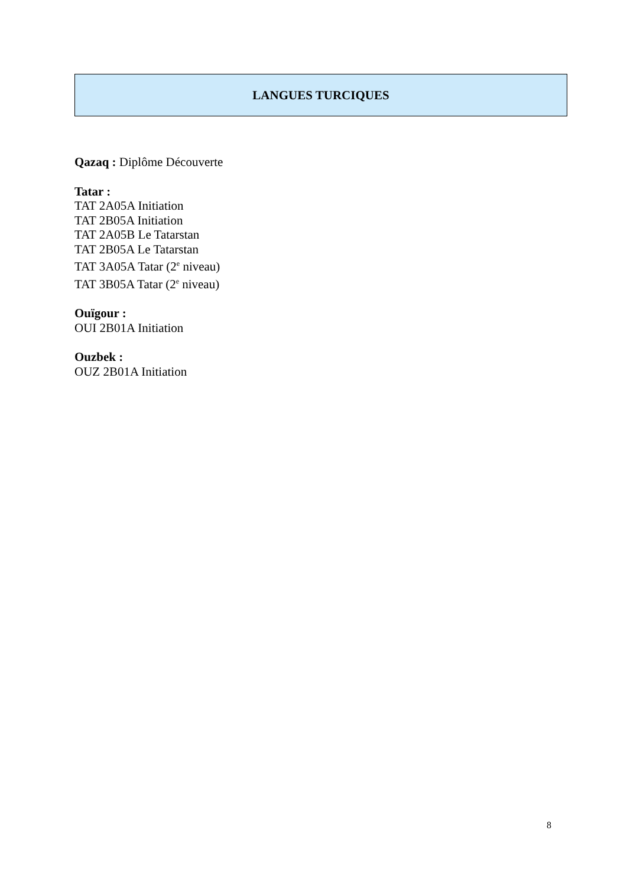LANGUES TURCIQUES
Qazaq : Diplôme Découverte
Tatar :
TAT 2A05A Initiation
TAT 2B05A Initiation
TAT 2A05B Le Tatarstan
TAT 2B05A Le Tatarstan
TAT 3A05A Tatar (2<sup>e</sup> niveau)
TAT 3B05A Tatar (2<sup>e</sup> niveau)
Ouïgour :
OUI 2B01A Initiation
Ouzbek :
OUZ 2B01A Initiation
8